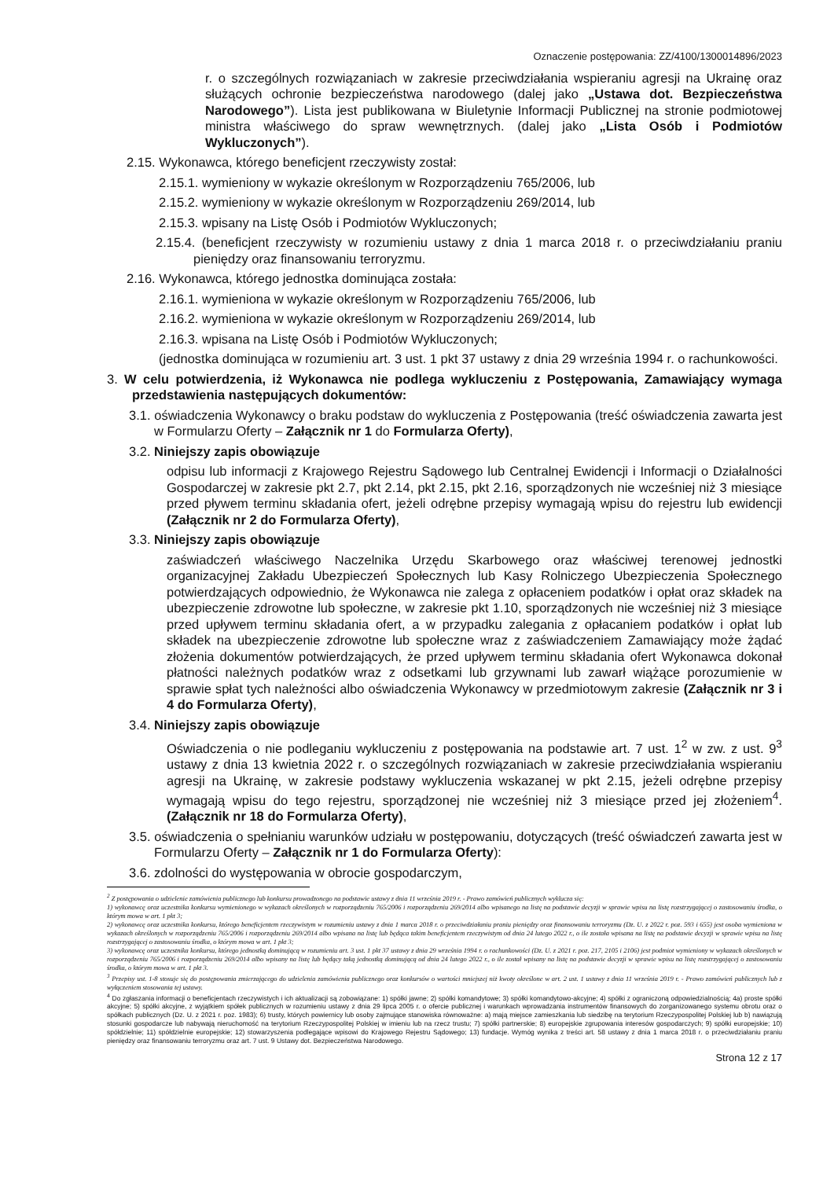Oznaczenie postępowania: ZZ/4100/1300014896/2023
r. o szczególnych rozwiązaniach w zakresie przeciwdziałania wspieraniu agresji na Ukrainę oraz służących ochronie bezpieczeństwa narodowego (dalej jako „Ustawa dot. Bezpieczeństwa Narodowego”). Lista jest publikowana w Biuletynie Informacji Publicznej na stronie podmiotowej ministra właściwego do spraw wewnętrznych. (dalej jako „Lista Osób i Podmiotów Wykluczonych”).
2.15. Wykonawca, którego beneficjent rzeczywisty został:
2.15.1. wymieniony w wykazie określonym w Rozporządzeniu 765/2006, lub
2.15.2. wymieniony w wykazie określonym w Rozporządzeniu 269/2014, lub
2.15.3. wpisany na Listę Osób i Podmiotów Wykluczonych;
2.15.4. (beneficjent rzeczywisty w rozumieniu ustawy z dnia 1 marca 2018 r. o przeciwdziałaniu praniu pieniędzy oraz finansowaniu terroryzmu.
2.16. Wykonawca, którego jednostka dominująca została:
2.16.1. wymieniona w wykazie określonym w Rozporządzeniu 765/2006, lub
2.16.2. wymieniona w wykazie określonym w Rozporządzeniu 269/2014, lub
2.16.3. wpisana na Listę Osób i Podmiotów Wykluczonych;
(jednostka dominująca w rozumieniu art. 3 ust. 1 pkt 37 ustawy z dnia 29 września 1994 r. o rachunkowości.
3. W celu potwierdzenia, iż Wykonawca nie podlega wykluczeniu z Postępowania, Zamawiający wymaga przedstawienia następujących dokumentów:
3.1. oświadczenia Wykonawcy o braku podstaw do wykluczenia z Postępowania (treść oświadczenia zawarta jest w Formularzu Oferty – Załącznik nr 1 do Formularza Oferty),
3.2. Niniejszy zapis obowiązuje
odpisu lub informacji z Krajowego Rejestru Sądowego lub Centralnej Ewidencji i Informacji o Działalności Gospodarczej w zakresie pkt 2.7, pkt 2.14, pkt 2.15, pkt 2.16, sporządzonych nie wcześniej niż 3 miesiące przed pływem terminu składania ofert, jeżeli odrębne przepisy wymagają wpisu do rejestru lub ewidencji (Załącznik nr 2 do Formularza Oferty),
3.3. Niniejszy zapis obowiązuje
zaświadczeń właściwego Naczelnika Urzędu Skarbowego oraz właściwej terenowej jednostki organizacyjnej Zakładu Ubezpieczeń Społecznych lub Kasy Rolniczego Ubezpieczenia Społecznego potwierdzających odpowiednio, że Wykonawca nie zalega z opłaceniem podatków i opłat oraz składek na ubezpieczenie zdrowotne lub społeczne, w zakresie pkt 1.10, sporządzonych nie wcześniej niż 3 miesiące przed upływem terminu składania ofert, a w przypadku zalegania z opłacaniem podatków i opłat lub składek na ubezpieczenie zdrowotne lub społeczne wraz z zaświadczeniem Zamawiający może żądać złożenia dokumentów potwierdzających, że przed upływem terminu składania ofert Wykonawca dokonał płatności należnych podatków wraz z odsetkami lub grzywnami lub zawarł wiążące porozumienie w sprawie spłat tych należności albo oświadczenia Wykonawcy w przedmiotowym zakresie (Załącznik nr 3 i 4 do Formularza Oferty),
3.4. Niniejszy zapis obowiązuje
Oświadczenia o nie podleganiu wykluczeniu z postępowania na podstawie art. 7 ust. 1<sup>2</sup> w zw. z ust. 9<sup>3</sup> ustawy z dnia 13 kwietnia 2022 r. o szczególnych rozwiązaniach w zakresie przeciwdziałania wspieraniu agresji na Ukrainę, w zakresie podstawy wykluczenia wskazanej w pkt 2.15, jeżeli odrębne przepisy wymagają wpisu do tego rejestru, sporządzonej nie wcześniej niż 3 miesiące przed jej złożeniem<sup>4</sup>. (Załącznik nr 18 do Formularza Oferty),
3.5. oświadczenia o spełnianiu warunków udziału w postępowaniu, dotyczących (treść oświadczeń zawarta jest w Formularzu Oferty – Załącznik nr 1 do Formularza Oferty):
3.6. zdolności do występowania w obrocie gospodarczym,
<sup>2</sup> Z postępowania o udzielenie zamówienia publicznego lub konkursu prowadzonego na podstawie ustawy z dnia 11 września 2019 r. - Prawo zamówień publicznych wyklucza się:
1) wykonawcę oraz uczestnika konkursu wymienionego w wykazach określonych w rozporządzeniu 765/2006 i rozporządzeniu 269/2014 albo wpisanego na listę na podstawie decyzji w sprawie wpisu na listę rozstrzygającej o zastosowaniu środka, o którym mowa w art. 1 pkt 3;
2) wykonawcę oraz uczestnika konkursu, którego beneficjentem rzeczywistym w rozumieniu ustawy z dnia 1 marca 2018 r. o przeciwdziałaniu praniu pieniędzy oraz finansowaniu terroryzmu (Dz. U. z 2022 r. poz. 593 i 655) jest osoba wymieniona w wykazach określonych w rozporządzeniu 765/2006 i rozporządzeniu 269/2014 albo wpisana na listę lub będąca takim beneficjentem rzeczywistym od dnia 24 lutego 2022 r., o ile została wpisana na listę na podstawie decyzji w sprawie wpisu na listę rozstrzygającej o zastosowaniu środka, o którym mowa w art. 1 pkt 3;
3) wykonawcę oraz uczestnika konkursu, którego jednostką dominującą w rozumieniu art. 3 ust. 1 pkt 37 ustawy z dnia 29 września 1994 r. o rachunkowości (Dz. U. z 2021 r. poz. 217, 2105 i 2106) jest podmiot wymieniony w wykazach określonych w rozporządzeniu 765/2006 i rozporządzeniu 269/2014 albo wpisany na listę lub będący taką jednostką dominującą od dnia 24 lutego 2022 r., o ile został wpisany na listę na podstawie decyzji w sprawie wpisu na listę rozstrzygającej o zastosowaniu środka, o którym mowa w art. 1 pkt 3.
<sup>3</sup> Przepisy ust. 1-8 stosuje się do postępowania zmierzającego do udzielenia zamówienia publicznego oraz konkursów o wartości mniejszej niż kwoty określone w art. 2 ust. 1 ustawy z dnia 11 września 2019 r. - Prawo zamówień publicznych lub z wyłączeniem stosowania tej ustawy.
<sup>4</sup> Do zgłaszania informacji o beneficjentach rzeczywistych i ich aktualizacji są zobowiązane: 1) spółki jawne; 2) spółki komandytowe; 3) spółki komandytowo-akcyjne; 4) spółki z ograniczoną odpowiedzialnością; 4a) proste spółki akcyjne; 5) spółki akcyjne, z wyjątkiem spółek publicznych w rozumieniu ustawy z dnia 29 lipca 2005 r. o ofercie publicznej i warunkach wprowadzania instrumentów finansowych do zorganizowanego systemu obrotu oraz o spółkach publicznych (Dz. U. z 2021 r. poz. 1983); 6) trusty, których powiernicy lub osoby zajmujące stanowiska równoważne: a) mają miejsce zamieszkania lub siedzibę na terytorium Rzeczypospolitej Polskiej lub b) nawiązują stosunki gospodarcze lub nabywają nieruchomość na terytorium Rzeczypospolitej Polskiej w imieniu lub na rzecz trustu; 7) spółki partnerskie; 8) europejskie zgrupowania interesów gospodarczych; 9) spółki europejskie; 10) spółdzielnie; 11) spółdzielnie europejskie; 12) stowarzyszenia podlegające wpisowi do Krajowego Rejestru Sądowego; 13) fundacje. Wymóg wynika z treści art. 58 ustawy z dnia 1 marca 2018 r. o przeciwdziałaniu praniu pieniędzy oraz finansowaniu terroryzmu oraz art. 7 ust. 9 Ustawy dot. Bezpieczeństwa Narodowego.
Strona 12 z 17